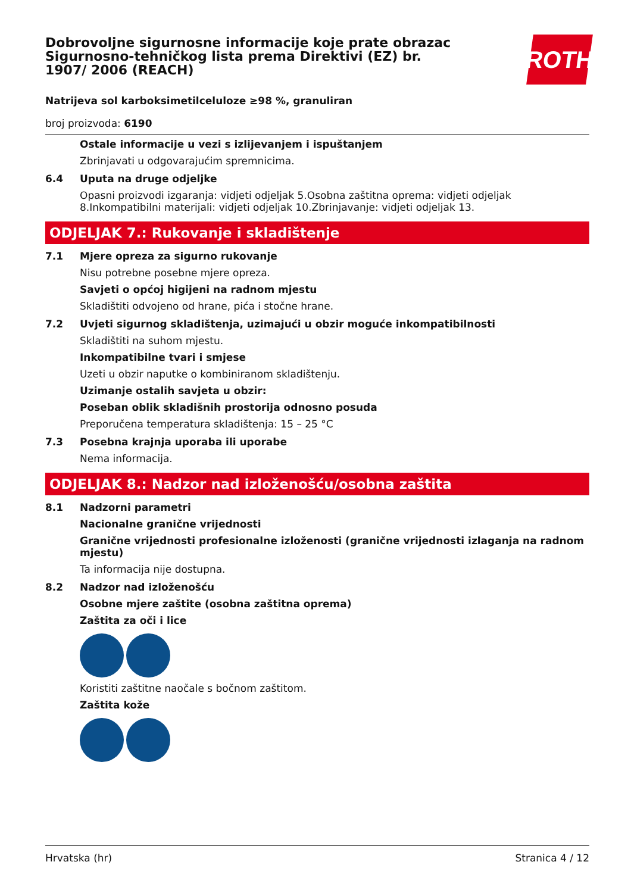ROTH
Dobrovoljne sigurnosne informacije koje prate obrazac Sigurnosno-tehničkog lista prema Direktivi (EZ) br. 1907/ 2006 (REACH)
Natrijeva sol karboksimetilceluloze ≥98 %, granuliran
broj proizvoda: 6190
Ostale informacije u vezi s izlijevanjem i ispuštanjem
Zbrinjavati u odgovarajućim spremnicima.
6.4 Uputa na druge odjeljke
Opasni proizvodi izgaranja: vidjeti odjeljak 5.Osobna zaštitna oprema: vidjeti odjeljak 8.Inkompatibilni materijali: vidjeti odjeljak 10.Zbrinjavanje: vidjeti odjeljak 13.
ODJELJAK 7.: Rukovanje i skladištenje
7.1 Mjere opreza za sigurno rukovanje
Nisu potrebne posebne mjere opreza.
Savjeti o općoj higijeni na radnom mjestu
Skladištiti odvojeno od hrane, pića i stočne hrane.
7.2 Uvjeti sigurnog skladištenja, uzimajući u obzir moguće inkompatibilnosti
Skladištiti na suhom mjestu.
Inkompatibilne tvari i smjese
Uzeti u obzir naputke o kombiniranom skladištenju.
Uzimanje ostalih savjeta u obzir:
Poseban oblik skladišnih prostorija odnosno posuda
Preporučena temperatura skladištenja: 15 – 25 °C
7.3 Posebna krajnja uporaba ili uporabe
Nema informacija.
ODJELJAK 8.: Nadzor nad izloženošću/osobna zaštita
8.1 Nadzorni parametri
Nacionalne granične vrijednosti
Granične vrijednosti profesionalne izloženosti (granične vrijednosti izlaganja na radnom mjestu)
Ta informacija nije dostupna.
8.2 Nadzor nad izloženošću
Osobne mjere zaštite (osobna zaštitna oprema)
Zaštita za oči i lice
Koristiti zaštitne naočale s bočnom zaštitom.
Zaštita kože
Hrvatska (hr) Stranica 4 / 12